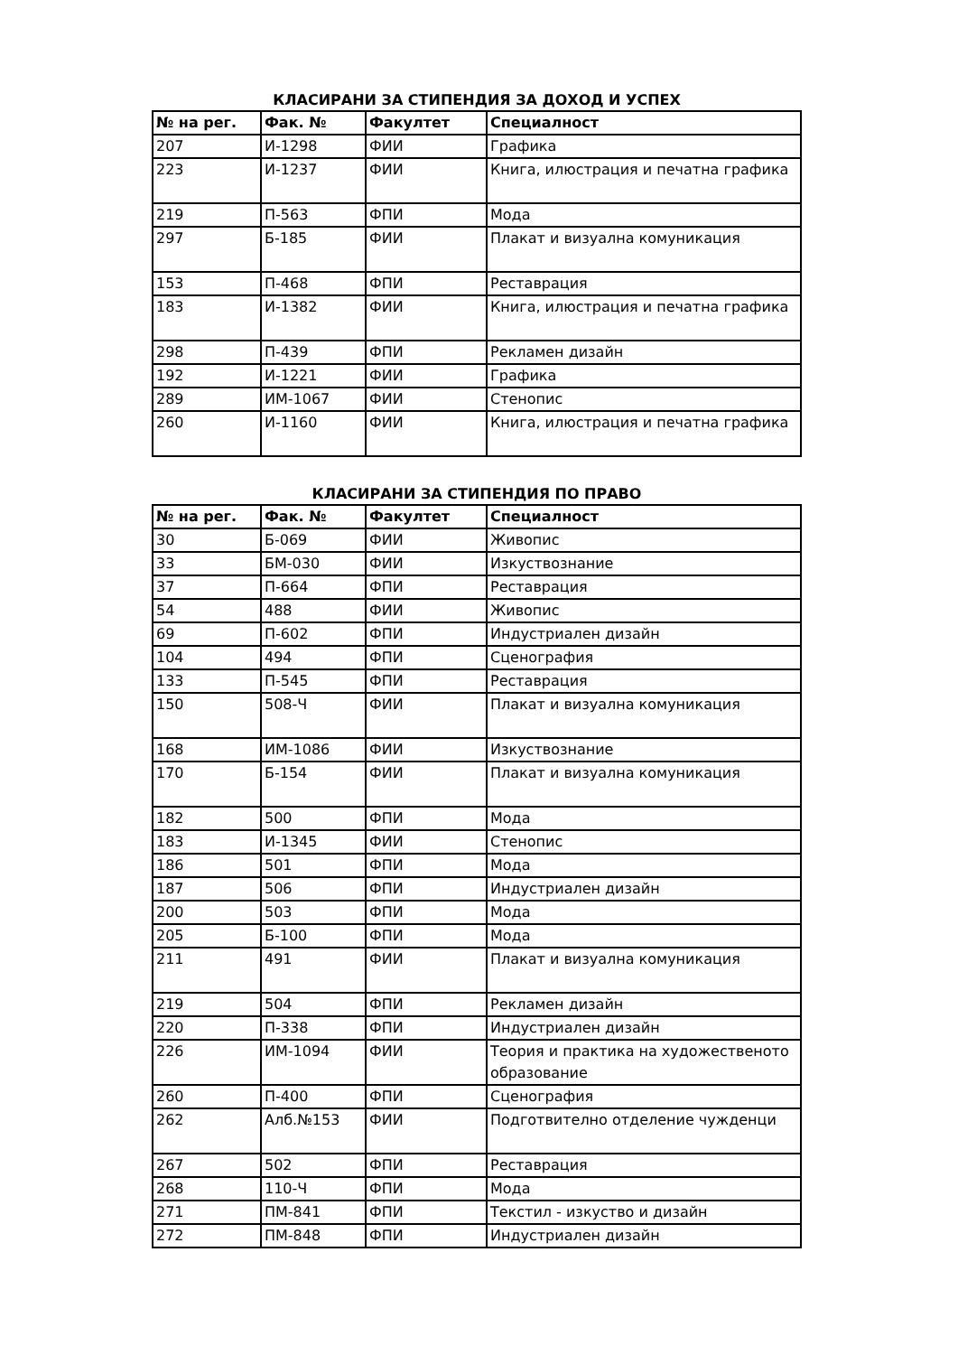КЛАСИРАНИ ЗА СТИПЕНДИЯ ЗА ДОХОД И УСПЕХ
| № на рег. | Фак. № | Факултет | Специалност |
| --- | --- | --- | --- |
| 207 | И-1298 | ФИИ | Графика |
| 223 | И-1237 | ФИИ | Книга, илюстрация и печатна графика |
| 219 | П-563 | ФПИ | Мода |
| 297 | Б-185 | ФИИ | Плакат и визуална комуникация |
| 153 | П-468 | ФПИ | Реставрация |
| 183 | И-1382 | ФИИ | Книга, илюстрация и печатна графика |
| 298 | П-439 | ФПИ | Рекламен дизайн |
| 192 | И-1221 | ФИИ | Графика |
| 289 | ИМ-1067 | ФИИ | Стенопис |
| 260 | И-1160 | ФИИ | Книга, илюстрация и печатна графика |
КЛАСИРАНИ ЗА СТИПЕНДИЯ ПО ПРАВО
| № на рег. | Фак. № | Факултет | Специалност |
| --- | --- | --- | --- |
| 30 | Б-069 | ФИИ | Живопис |
| 33 | БМ-030 | ФИИ | Изкуствознание |
| 37 | П-664 | ФПИ | Реставрация |
| 54 | 488 | ФИИ | Живопис |
| 69 | П-602 | ФПИ | Индустриален дизайн |
| 104 | 494 | ФПИ | Сценография |
| 133 | П-545 | ФПИ | Реставрация |
| 150 | 508-Ч | ФИИ | Плакат и визуална комуникация |
| 168 | ИМ-1086 | ФИИ | Изкуствознание |
| 170 | Б-154 | ФИИ | Плакат и визуална комуникация |
| 182 | 500 | ФПИ | Мода |
| 183 | И-1345 | ФИИ | Стенопис |
| 186 | 501 | ФПИ | Мода |
| 187 | 506 | ФПИ | Индустриален дизайн |
| 200 | 503 | ФПИ | Мода |
| 205 | Б-100 | ФПИ | Мода |
| 211 | 491 | ФИИ | Плакат и визуална комуникация |
| 219 | 504 | ФПИ | Рекламен дизайн |
| 220 | П-338 | ФПИ | Индустриален дизайн |
| 226 | ИМ-1094 | ФИИ | Теория и практика на художественото образование |
| 260 | П-400 | ФПИ | Сценография |
| 262 | Алб.№153 | ФИИ | Подготвително отделение чужденци |
| 267 | 502 | ФПИ | Реставрация |
| 268 | 110-Ч | ФПИ | Мода |
| 271 | ПМ-841 | ФПИ | Текстил - изкуство и дизайн |
| 272 | ПМ-848 | ФПИ | Индустриален дизайн |